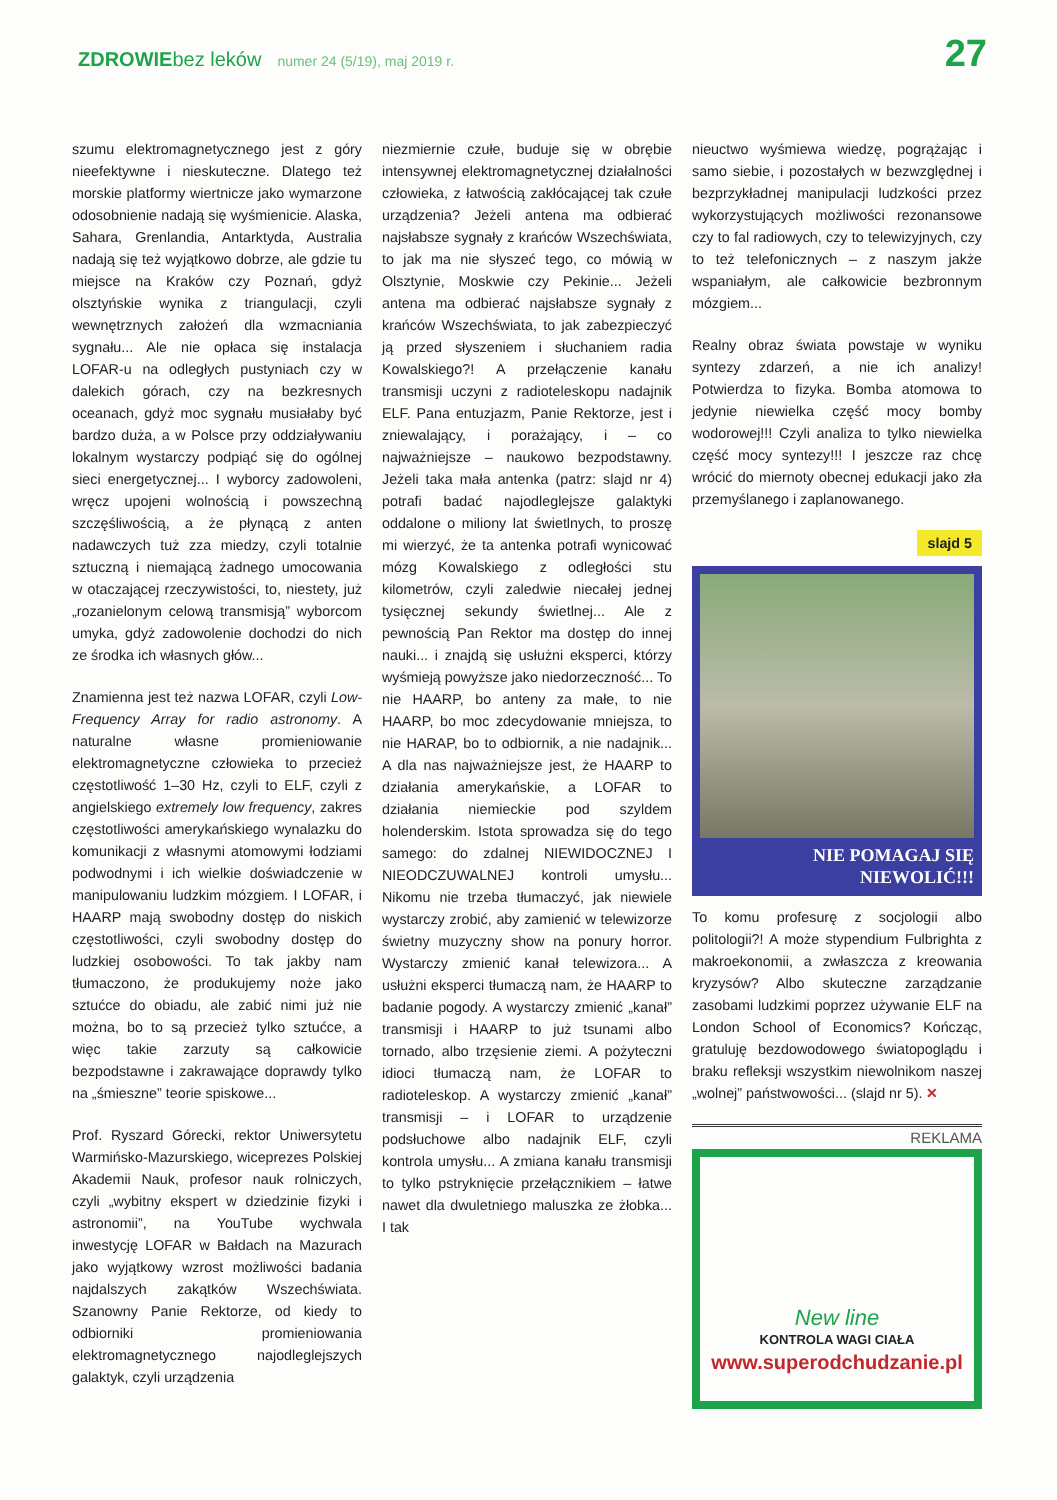ZDROWIE bez leków numer 24 (5/19), maj 2019 r. 27
szumu elektromagnetycznego jest z góry nieefektywne i nieskuteczne. Dlatego też morskie platformy wiertnicze jako wymarzone odosobnienie nadają się wyśmienicie. Alaska, Sahara, Grenlandia, Antarktyda, Australia nadają się też wyjątkowo dobrze, ale gdzie tu miejsce na Kraków czy Poznań, gdyż olsztyńskie wynika z triangulacji, czyli wewnętrznych założeń dla wzmacniania sygnału... Ale nie opłaca się instalacja LOFAR-u na odległych pustyniach czy w dalekich górach, czy na bezkresnych oceanach, gdyż moc sygnału musiałaby być bardzo duża, a w Polsce przy oddziaływaniu lokalnym wystarczy podpiąć się do ogólnej sieci energetycznej... I wyborcy zadowoleni, wręcz upojeni wolnością i powszechną szczęśliwością, a że płynącą z anten nadawczych tuż zza miedzy, czyli totalnie sztuczną i niemającą żadnego umocowania w otaczającej rzeczywistości, to, niestety, już „rozanielonym celową transmisją” wyborcom umyka, gdyż zadowolenie dochodzi do nich ze środka ich własnych głów...
Znamienna jest też nazwa LOFAR, czyli Low-Frequency Array for radio astronomy. A naturalne własne promieniowanie elektromagnetyczne człowieka to przecież częstotliwość 1–30 Hz, czyli to ELF, czyli z angielskiego extremely low frequency, zakres częstotliwości amerykańskiego wynalazku do komunikacji z własnymi atomowymi łodziami podwodnymi i ich wielkie doświadczenie w manipulowaniu ludzkim mózgiem. I LOFAR, i HAARP mają swobodny dostęp do niskich częstotliwości, czyli swobodny dostęp do ludzkiej osobowości. To tak jakby nam tłumaczono, że produkujemy noże jako sztućce do obiadu, ale zabić nimi już nie można, bo to są przecież tylko sztućce, a więc takie zarzuty są całkowicie bezpodstawne i zakrawające doprawdy tylko na „śmieszne” teorie spiskowe...
Prof. Ryszard Górecki, rektor Uniwersytetu Warmińsko-Mazurskiego, wiceprezes Polskiej Akademii Nauk, profesor nauk rolniczych, czyli „wybitny ekspert w dziedzinie fizyki i astronomii”, na YouTube wychwala inwestycję LOFAR w Bałdach na Mazurach jako wyjątkowy wzrost możliwości badania najdalszych zakątków Wszechświata. Szanowny Panie Rektorze, od kiedy to odbiorniki promieniowania elektromagnetycznego najodleglejszych galaktyk, czyli urządzenia
niezmiernie czułe, buduje się w obrębie intensywnej elektromagnetycznej działalności człowieka, z łatwością zakłócającej tak czułe urządzenia? Jeżeli antena ma odbierać najsłabsze sygnały z krańców Wszechświata, to jak ma nie słyszeć tego, co mówią w Olsztynie, Moskwie czy Pekinie... Jeżeli antena ma odbierać najsłabsze sygnały z krańców Wszechświata, to jak zabezpieczyć ją przed słyszeniem i słuchaniem radia Kowalskiego?! A przełączenie kanału transmisji uczyni z radioteleskopu nadajnik ELF. Pana entuzjazm, Panie Rektorze, jest i zniewalający, i porażający, i – co najważniejsze – naukowo bezpodstawny. Jeżeli taka mała antenka (patrz: slajd nr 4) potrafi badać najodleglejsze galaktyki oddalone o miliony lat świetlnych, to proszę mi wierzyć, że ta antenka potrafi wynicować mózg Kowalskiego z odległości stu kilometrów, czyli zaledwie niecałej jednej tysięcznej sekundy świetlnej... Ale z pewnością Pan Rektor ma dostęp do innej nauki... i znajdą się usłużni eksperci, którzy wyśmieją powyższe jako niedorzeczność... To nie HAARP, bo anteny za małe, to nie HAARP, bo moc zdecydowanie mniejsza, to nie HARAP, bo to odbiornik, a nie nadajnik... A dla nas najważniejsze jest, że HAARP to działania amerykańskie, a LOFAR to działania niemieckie pod szyldem holenderskim. Istota sprowadza się do tego samego: do zdalnej NIEWIDOCZNEJ I NIEODCZUWALNEJ kontroli umysłu... Nikomu nie trzeba tłumaczyć, jak niewiele wystarczy zrobić, aby zamienić w telewizorze świetny muzyczny show na ponury horror. Wystarczy zmienić kanał telewizora... A usłużni eksperci tłumaczą nam, że HAARP to badanie pogody. A wystarczy zmienić „kanał” transmisji i HAARP to już tsunami albo tornado, albo trzęsienie ziemi. A pożyteczni idioci tłumaczą nam, że LOFAR to radioteleskop. A wystarczy zmienić „kanał” transmisji – i LOFAR to urządzenie podsłuchowe albo nadajnik ELF, czyli kontrola umysłu... A zmiana kanału transmisji to tylko pstryknięcie przełącznikiem – łatwe nawet dla dwuletniego maluszka ze żłobka... I tak
nieuctwo wyśmiewa wiedzę, pogrążając i samo siebie, i pozostałych w bezwzględnej i bezprzykładnej manipulacji ludzkości przez wykorzystujących możliwości rezonansowe czy to fal radiowych, czy to telewizyjnych, czy to też telefonicznych – z naszym jakże wspaniałym, ale całkowicie bezbronnym mózgiem...
Realny obraz świata powstaje w wyniku syntezy zdarzeń, a nie ich analizy! Potwierdza to fizyka. Bomba atomowa to jedynie niewielka część mocy bomby wodorowej!!! Czyli analiza to tylko niewielka część mocy syntezy!!! I jeszcze raz chcę wrócić do miernoty obecnej edukacji jako zła przemyślanego i zaplanowanego.
slajd 5
NIE POMAGAJ SIĘ
NIEWOLIĆ!!!
To komu profesurę z socjologii albo politologii?! A może stypendium Fulbrighta z makroekonomii, a zwłaszcza z kreowania kryzysów? Albo skuteczne zarządzanie zasobami ludzkimi poprzez używanie ELF na London School of Economics? Kończąc, gratuluję bezdowodowego światopoglądu i braku refleksji wszystkim niewolnikom naszej „wolnej” państwowości... (slajd nr 5). ✕
REKLAMA
New line
KONTROLA WAGI CIAŁA
www.superodchudzanie.pl